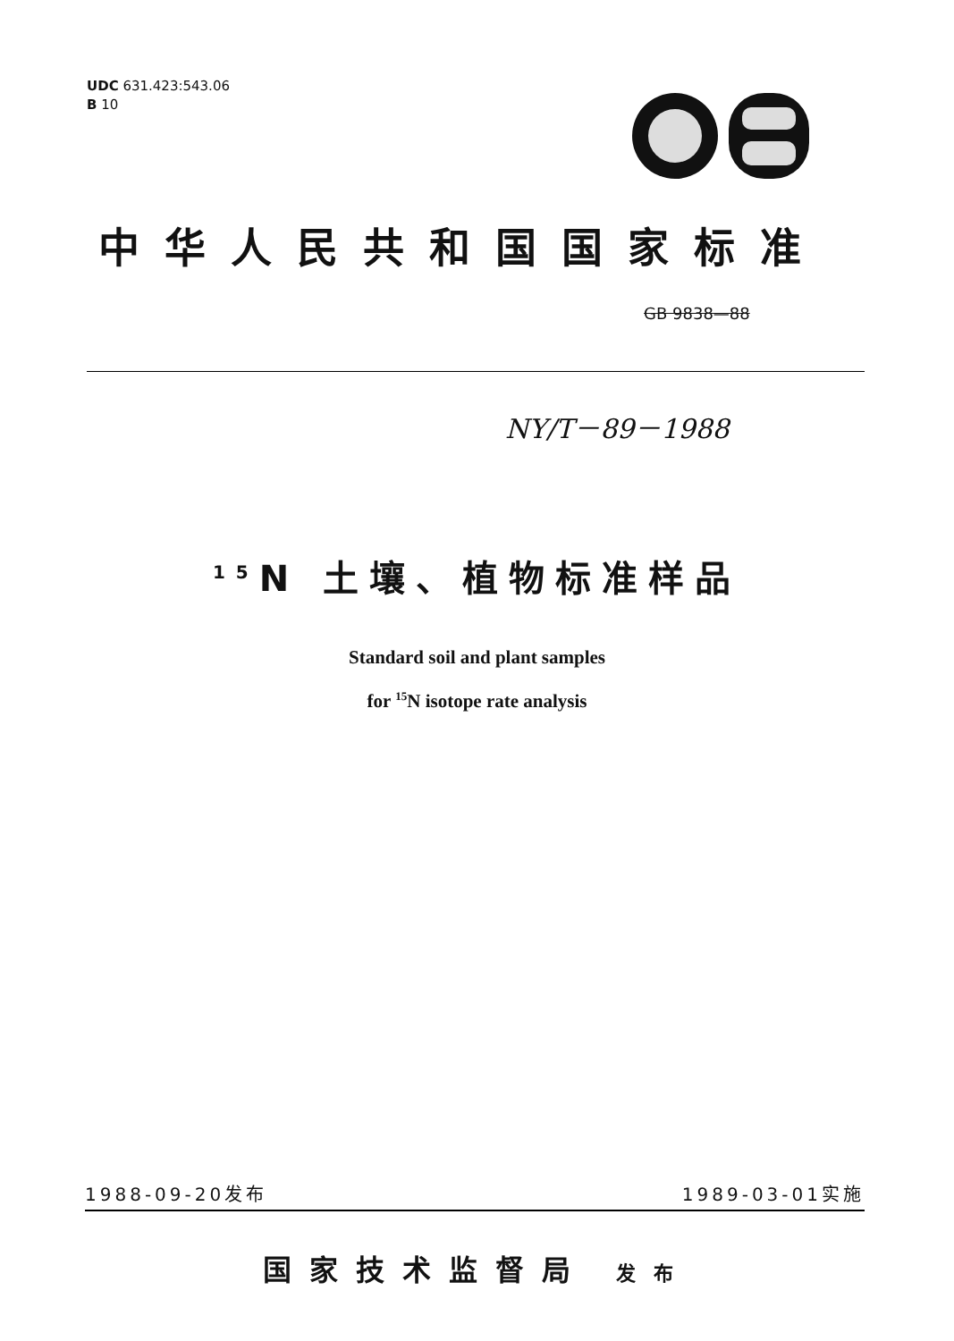UDC 631.423:543.06
B 10
中华人民共和国国家标准
GB 9838—88
NY/T－89－1988
<sup>15</sup>N 土壤、植物标准样品
Standard soil and plant samples
for <sup>15</sup>N isotope rate analysis
1988-09-20发布 1989-03-01实施
国家技术监督局 发布